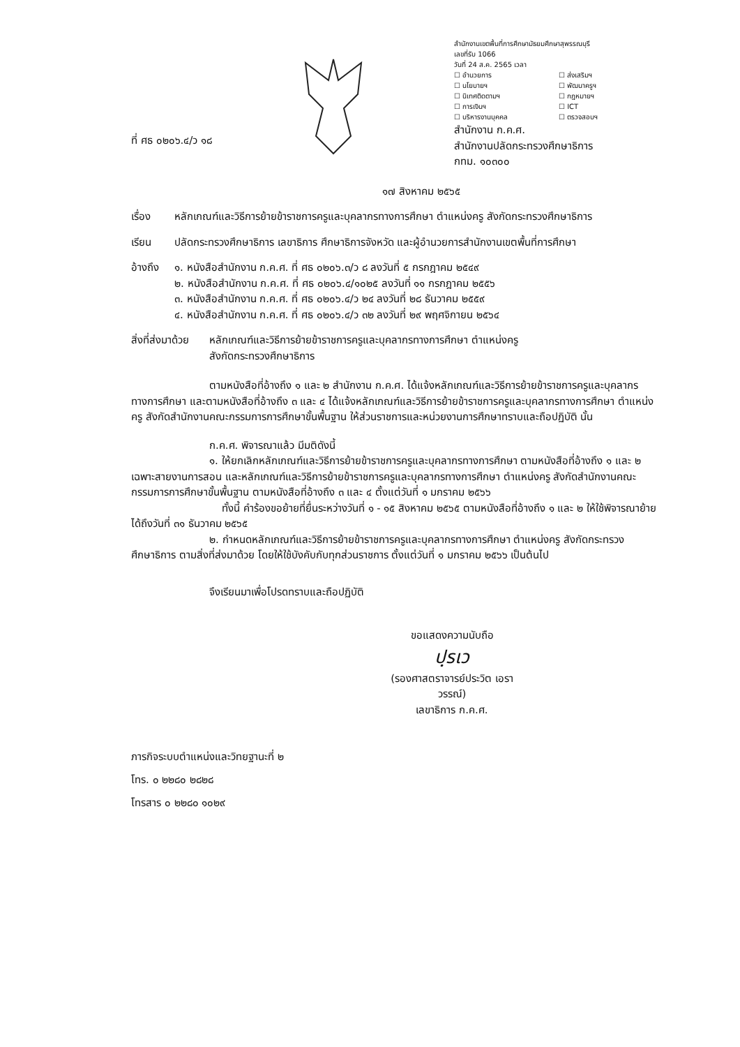ที่ ศธ ๐๒๐๖.๔/ว ๑๘
สำนักงานเขตพื้นที่การศึกษามัธยมศึกษาสุพรรณบุรี
เลขที่รับ 1066
วันที่ 24 ส.ค. 2565 เวลา
☐ อำนวยการ ☐ ส่งเสริมฯ ☐ นโยบายฯ ☐ พัฒนาครูฯ ☐ นิเทศติดตามฯ ☐ กฎหมายฯ ☐ การเงินฯ ☐ ICT ☐ บริหารงานบุคคล ☐ ตรวจสอบฯ
สำนักงาน ก.ค.ศ.
สำนักงานปลัดกระทรวงศึกษาธิการ
กทม. ๑๐๓๐๐
๑๗ สิงหาคม ๒๕๖๕
เรื่อง หลักเกณฑ์และวิธีการย้ายข้าราชการครูและบุคลากรทางการศึกษา ตำแหน่งครู สังกัดกระทรวงศึกษาธิการ
เรียน ปลัดกระทรวงศึกษาธิการ เลขาธิการ ศึกษาธิการจังหวัด และผู้อำนวยการสำนักงานเขตพื้นที่การศึกษา
อ้างถึง ๑. หนังสือสำนักงาน ก.ค.ศ. ที่ ศธ ๐๒๐๖.๓/ว ๘ ลงวันที่ ๕ กรกฎาคม ๒๕๔๙
๒. หนังสือสำนักงาน ก.ค.ศ. ที่ ศธ ๐๒๐๖.๔/๑๐๒๕ ลงวันที่ ๑๑ กรกฎาคม ๒๕๕๖
๓. หนังสือสำนักงาน ก.ค.ศ. ที่ ศธ ๐๒๐๖.๔/ว ๒๔ ลงวันที่ ๒๘ ธันวาคม ๒๕๕๙
๔. หนังสือสำนักงาน ก.ค.ศ. ที่ ศธ ๐๒๐๖.๔/ว ๓๒ ลงวันที่ ๒๙ พฤศจิกายน ๒๕๖๔
สิ่งที่ส่งมาด้วย หลักเกณฑ์และวิธีการย้ายข้าราชการครูและบุคลากรทางการศึกษา ตำแหน่งครู
สังกัดกระทรวงศึกษาธิการ
ตามหนังสือที่อ้างถึง ๑ และ ๒ สำนักงาน ก.ค.ศ. ได้แจ้งหลักเกณฑ์และวิธีการย้ายข้าราชการครูและบุคลากรทางการศึกษา และตามหนังสือที่อ้างถึง ๓ และ ๔ ได้แจ้งหลักเกณฑ์และวิธีการย้ายข้าราชการครูและบุคลากรทางการศึกษา ตำแหน่งครู สังกัดสำนักงานคณะกรรมการการศึกษาขั้นพื้นฐาน ให้ส่วนราชการและหน่วยงานการศึกษาทราบและถือปฏิบัติ นั้น
ก.ค.ศ. พิจารณาแล้ว มีมติดังนี้
๑. ให้ยกเลิกหลักเกณฑ์และวิธีการย้ายข้าราชการครูและบุคลากรทางการศึกษา ตามหนังสือที่อ้างถึง ๑ และ ๒ เฉพาะสายงานการสอน และหลักเกณฑ์และวิธีการย้ายข้าราชการครูและบุคลากรทางการศึกษา ตำแหน่งครู สังกัดสำนักงานคณะกรรมการการศึกษาขั้นพื้นฐาน ตามหนังสือที่อ้างถึง ๓ และ ๔ ตั้งแต่วันที่ ๑ มกราคม ๒๕๖๖
ทั้งนี้ คำร้องขอย้ายที่ยื่นระหว่างวันที่ ๑ - ๑๕ สิงหาคม ๒๕๖๕ ตามหนังสือที่อ้างถึง ๑ และ ๒ ให้ใช้พิจารณาย้ายได้ถึงวันที่ ๓๑ ธันวาคม ๒๕๖๕
๒. กำหนดหลักเกณฑ์และวิธีการย้ายข้าราชการครูและบุคลากรทางการศึกษา ตำแหน่งครู สังกัดกระทรวงศึกษาธิการ ตามสิ่งที่ส่งมาด้วย โดยให้ใช้บังคับกับทุกส่วนราชการ ตั้งแต่วันที่ ๑ มกราคม ๒๕๖๖ เป็นต้นไป
จึงเรียนมาเพื่อโปรดทราบและถือปฏิบัติ
ขอแสดงความนับถือ
ปฺรเว
(รองศาสตราจารย์ประวิต เอราวรรณ์)
เลขาธิการ ก.ค.ศ.
ภารกิจระบบตำแหน่งและวิทยฐานะที่ ๒
โทร. ๐ ๒๒๘๐ ๒๘๒๘
โทรสาร ๐ ๒๒๘๐ ๑๐๒๙